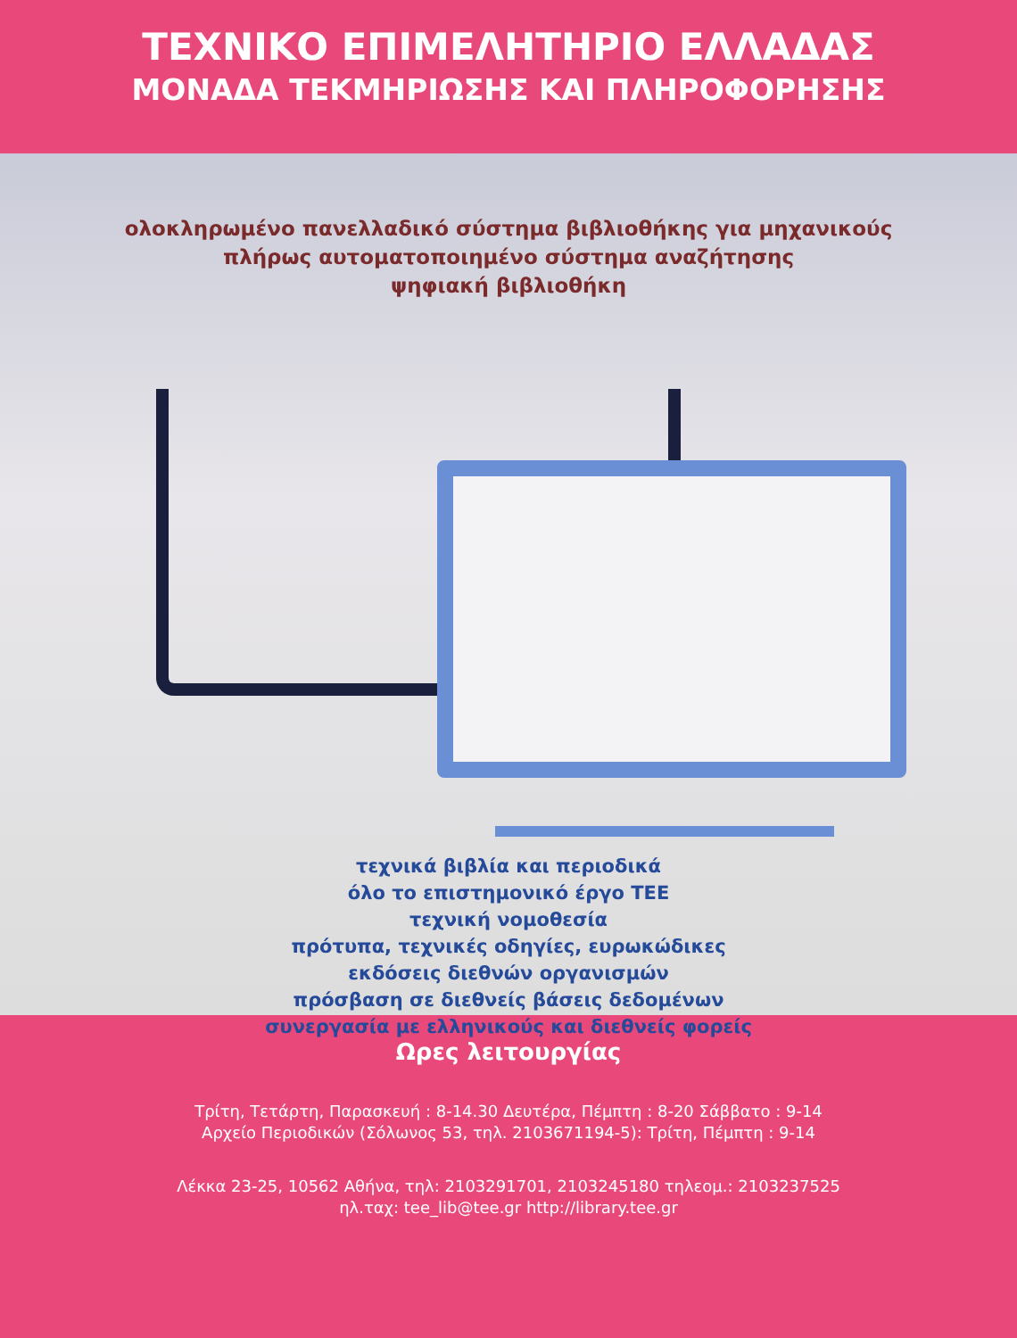ΤΕΧΝΙΚΟ ΕΠΙΜΕΛΗΤΗΡΙΟ ΕΛΛΑΔΑΣ
ΜΟΝΑΔΑ ΤΕΚΜΗΡΙΩΣΗΣ ΚΑΙ ΠΛΗΡΟΦΟΡΗΣΗΣ
ολοκληρωμένο πανελλαδικό σύστημα βιβλιοθήκης για μηχανικούς
πλήρως αυτοματοποιημένο σύστημα αναζήτησης
ψηφιακή βιβλιοθήκη
τεχνικά βιβλία και περιοδικά
όλο το επιστημονικό έργο ΤΕΕ
τεχνική νομοθεσία
πρότυπα, τεχνικές οδηγίες, ευρωκώδικες
εκδόσεις διεθνών οργανισμών
πρόσβαση σε διεθνείς βάσεις δεδομένων
συνεργασία με ελληνικούς και διεθνείς φορείς
Ωρες λειτουργίας
Τρίτη, Τετάρτη, Παρασκευή : 8-14.30 Δευτέρα, Πέμπτη : 8-20 Σάββατο : 9-14
Αρχείο Περιοδικών (Σόλωνος 53, τηλ. 2103671194-5): Τρίτη, Πέμπτη : 9-14
Λέκκα 23-25, 10562 Αθήνα, τηλ: 2103291701, 2103245180 τηλεομ.: 2103237525
ηλ.ταχ: tee_lib@tee.gr http://library.tee.gr